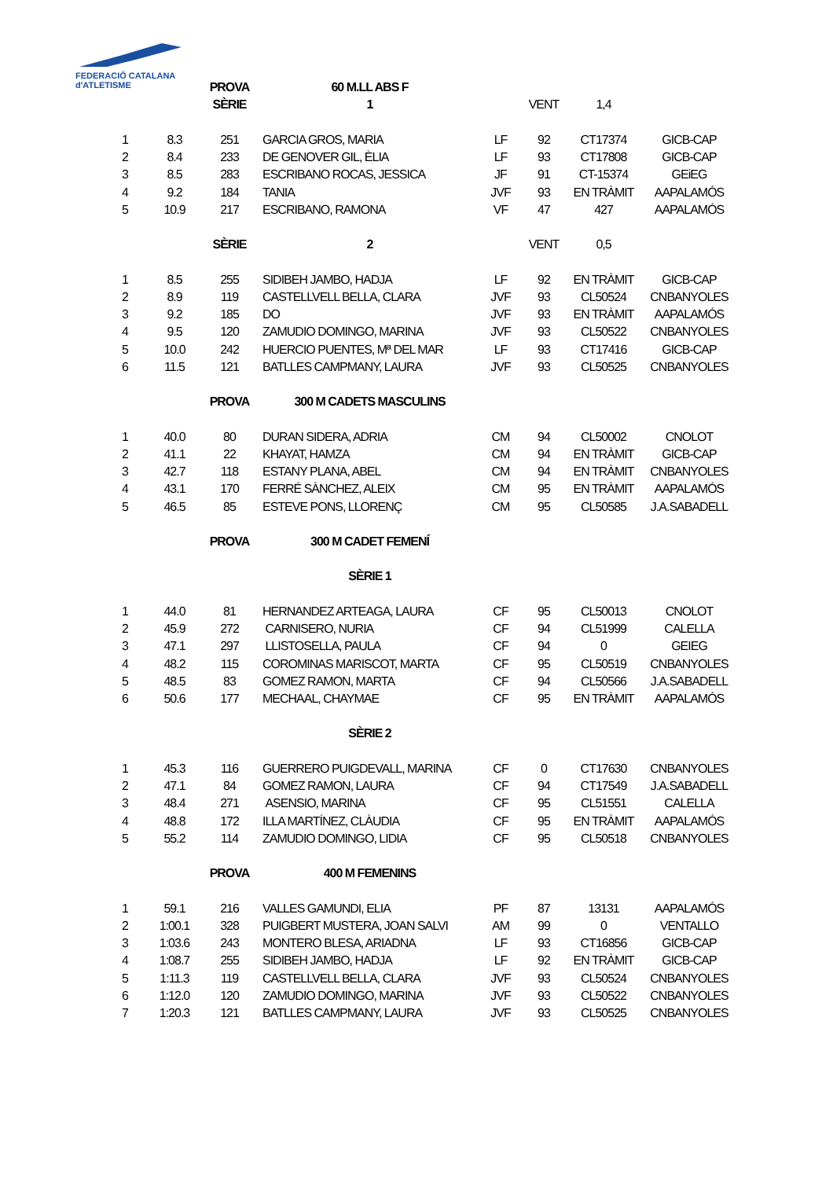FEDERACIÓ CATALANA d'ATLETISME
| | | PROVA | 60 M.LL ABS F | | | | |
| | | SÈRIE | 1 | | VENT | 1,4 | |
| 1 | 8.3 | 251 | GARCIA GROS, MARIA | LF | 92 | CT17374 | GICB-CAP |
| 2 | 8.4 | 233 | DE GENOVER GIL, ÈLIA | LF | 93 | CT17808 | GICB-CAP |
| 3 | 8.5 | 283 | ESCRIBANO ROCAS, JESSICA | JF | 91 | CT-15374 | GEiEG |
| 4 | 9.2 | 184 | TANIA | JVF | 93 | EN TRÀMIT | AAPALAMÓS |
| 5 | 10.9 | 217 | ESCRIBANO, RAMONA | VF | 47 | 427 | AAPALAMÓS |
| | | SÈRIE | 2 | | VENT | 0,5 | |
| 1 | 8.5 | 255 | SIDIBEH JAMBO, HADJA | LF | 92 | EN TRÀMIT | GICB-CAP |
| 2 | 8.9 | 119 | CASTELLVELL BELLA, CLARA | JVF | 93 | CL50524 | CNBANYOLES |
| 3 | 9.2 | 185 | DO | JVF | 93 | EN TRÀMIT | AAPALAMÓS |
| 4 | 9.5 | 120 | ZAMUDIO DOMINGO, MARINA | JVF | 93 | CL50522 | CNBANYOLES |
| 5 | 10.0 | 242 | HUERCIO PUENTES, Mª DEL MAR | LF | 93 | CT17416 | GICB-CAP |
| 6 | 11.5 | 121 | BATLLES CAMPMANY, LAURA | JVF | 93 | CL50525 | CNBANYOLES |
| | | PROVA | 300 M CADETS MASCULINS | | | | |
| 1 | 40.0 | 80 | DURAN SIDERA, ADRIA | CM | 94 | CL50002 | CNOLOT |
| 2 | 41.1 | 22 | KHAYAT, HAMZA | CM | 94 | EN TRÀMIT | GICB-CAP |
| 3 | 42.7 | 118 | ESTANY PLANA, ABEL | CM | 94 | EN TRÀMIT | CNBANYOLES |
| 4 | 43.1 | 170 | FERRÉ SÀNCHEZ, ALEIX | CM | 95 | EN TRÀMIT | AAPALAMÓS |
| 5 | 46.5 | 85 | ESTEVE PONS, LLORENÇ | CM | 95 | CL50585 | J.A.SABADELL |
| | | PROVA | 300 M CADET FEMENÍ | | | | |
| | | | SÈRIE 1 | | | | |
| 1 | 44.0 | 81 | HERNANDEZ ARTEAGA, LAURA | CF | 95 | CL50013 | CNOLOT |
| 2 | 45.9 | 272 | CARNISERO, NURIA | CF | 94 | CL51999 | CALELLA |
| 3 | 47.1 | 297 | LLISTOSELLA, PAULA | CF | 94 | 0 | GEIEG |
| 4 | 48.2 | 115 | COROMINAS MARISCOT, MARTA | CF | 95 | CL50519 | CNBANYOLES |
| 5 | 48.5 | 83 | GOMEZ RAMON, MARTA | CF | 94 | CL50566 | J.A.SABADELL |
| 6 | 50.6 | 177 | MECHAAL, CHAYMAE | CF | 95 | EN TRÀMIT | AAPALAMÓS |
| | | | SÈRIE 2 | | | | |
| 1 | 45.3 | 116 | GUERRERO PUIGDEVALL, MARINA | CF | 0 | CT17630 | CNBANYOLES |
| 2 | 47.1 | 84 | GOMEZ RAMON, LAURA | CF | 94 | CT17549 | J.A.SABADELL |
| 3 | 48.4 | 271 | ASENSIO, MARINA | CF | 95 | CL51551 | CALELLA |
| 4 | 48.8 | 172 | ILLA MARTÍNEZ, CLÀUDIA | CF | 95 | EN TRÀMIT | AAPALAMÓS |
| 5 | 55.2 | 114 | ZAMUDIO DOMINGO, LIDIA | CF | 95 | CL50518 | CNBANYOLES |
| | | PROVA | 400 M FEMENINS | | | | |
| 1 | 59.1 | 216 | VALLES GAMUNDI, ELIA | PF | 87 | 13131 | AAPALAMÓS |
| 2 | 1:00.1 | 328 | PUIGBERT MUSTERA, JOAN SALVI | AM | 99 | 0 | VENTALLO |
| 3 | 1:03.6 | 243 | MONTERO BLESA, ARIADNA | LF | 93 | CT16856 | GICB-CAP |
| 4 | 1:08.7 | 255 | SIDIBEH JAMBO, HADJA | LF | 92 | EN TRÀMIT | GICB-CAP |
| 5 | 1:11.3 | 119 | CASTELLVELL BELLA, CLARA | JVF | 93 | CL50524 | CNBANYOLES |
| 6 | 1:12.0 | 120 | ZAMUDIO DOMINGO, MARINA | JVF | 93 | CL50522 | CNBANYOLES |
| 7 | 1:20.3 | 121 | BATLLES CAMPMANY, LAURA | JVF | 93 | CL50525 | CNBANYOLES |